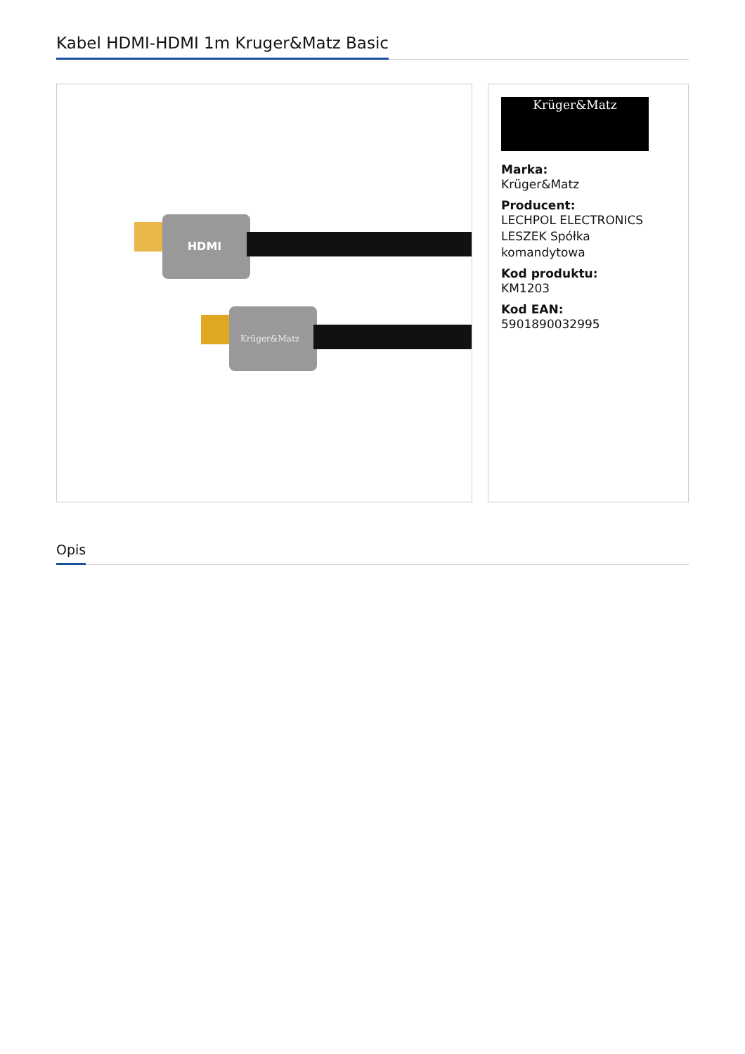Kabel HDMI-HDMI 1m Kruger&Matz Basic
HDMI
Krüger&Matz
Krüger&Matz
Marka:
Krüger&Matz
Producent:
LECHPOL ELECTRONICS LESZEK Spółka komandytowa
Kod produktu:
KM1203
Kod EAN:
5901890032995
Opis